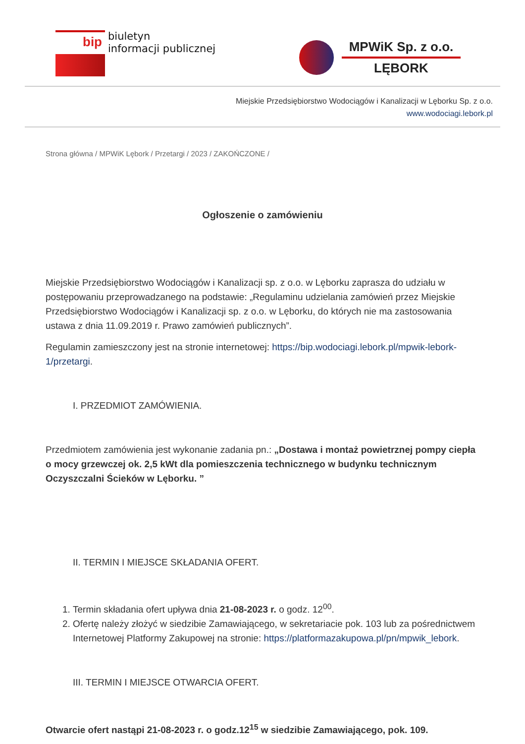bip
biuletyn
informacji publicznej
MPWiK Sp. z o.o.
LĘBORK
Miejskie Przedsiębiorstwo Wodociągów i Kanalizacji w Lęborku Sp. z o.o.
www.wodociagi.lebork.pl
Strona główna / MPWiK Lębork / Przetargi / 2023 / ZAKOŃCZONE /
Ogłoszenie o zamówieniu
Miejskie Przedsiębiorstwo Wodociągów i Kanalizacji sp. z o.o. w Lęborku zaprasza do udziału w postępowaniu przeprowadzanego na podstawie: „Regulaminu udzielania zamówień przez Miejskie Przedsiębiorstwo Wodociągów i Kanalizacji sp. z o.o. w Lęborku, do których nie ma zastosowania ustawa z dnia 11.09.2019 r. Prawo zamówień publicznych”.
Regulamin zamieszczony jest na stronie internetowej: https://bip.wodociagi.lebork.pl/mpwik-lebork-1/przetargi.
I. PRZEDMIOT ZAMÓWIENIA.
Przedmiotem zamówienia jest wykonanie zadania pn.: „Dostawa i montaż powietrznej pompy ciepła o mocy grzewczej ok. 2,5 kWt dla pomieszczenia technicznego w budynku technicznym Oczyszczalni Ścieków w Lęborku. ”
II. TERMIN I MIEJSCE SKŁADANIA OFERT.
1. Termin składania ofert upływa dnia 21-08-2023 r. o godz. 12<sup>00</sup>.
2. Ofertę należy złożyć w siedzibie Zamawiającego, w sekretariacie pok. 103 lub za pośrednictwem Internetowej Platformy Zakupowej na stronie: https://platformazakupowa.pl/pn/mpwik_lebork.
III. TERMIN I MIEJSCE OTWARCIA OFERT.
Otwarcie ofert nastąpi 21-08-2023 r. o godz.12<sup>15</sup> w siedzibie Zamawiającego, pok. 109.